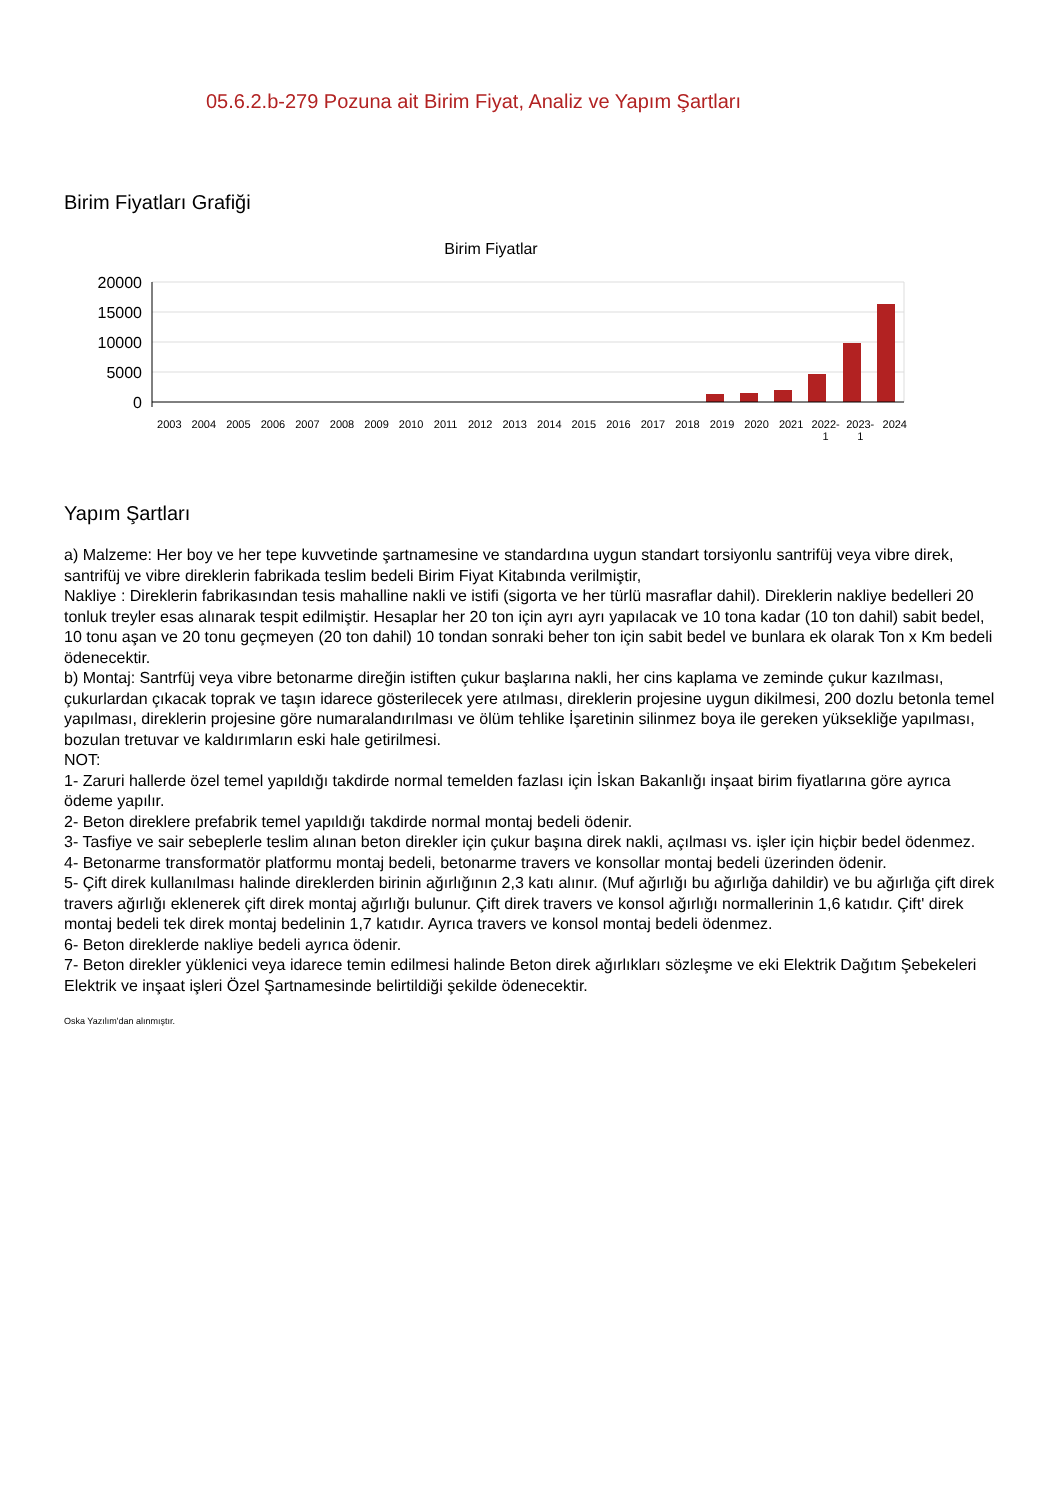05.6.2.b-279 Pozuna ait Birim Fiyat, Analiz ve Yapım Şartları
Birim Fiyatları Grafiği
Birim Fiyatlar
20000
15000
10000
5000
0
2003 2004 2005 2006 2007 2008 2009 2010 2011 2012 2013 2014 2015 2016 2017 2018 2019 2020 2021 2022-
1 2023-
1 2024
Yapım Şartları
a) Malzeme: Her boy ve her tepe kuvvetinde şartnamesine ve standardına uygun standart torsiyonlu santrifüj veya vibre direk, santrifüj ve vibre direklerin fabrikada teslim bedeli Birim Fiyat Kitabında verilmiştir,
Nakliye : Direklerin fabrikasından tesis mahalline nakli ve istifi (sigorta ve her türlü masraflar dahil). Direklerin nakliye bedelleri 20 tonluk treyler esas alınarak tespit edilmiştir. Hesaplar her 20 ton için ayrı ayrı yapılacak ve 10 tona kadar (10 ton dahil) sabit bedel, 10 tonu aşan ve 20 tonu geçmeyen (20 ton dahil) 10 tondan sonraki beher ton için sabit bedel ve bunlara ek olarak Ton x Km bedeli ödenecektir.
b) Montaj: Santrfüj veya vibre betonarme direğin istiften çukur başlarına nakli, her cins kaplama ve zeminde çukur kazılması, çukurlardan çıkacak toprak ve taşın idarece gösterilecek yere atılması, direklerin projesine uygun dikilmesi, 200 dozlu betonla temel yapılması, direklerin projesine göre numaralandırılması ve ölüm tehlike İşaretinin silinmez boya ile gereken yüksekliğe yapılması, bozulan tretuvar ve kaldırımların eski hale getirilmesi.
NOT:
1- Zaruri hallerde özel temel yapıldığı takdirde normal temelden fazlası için İskan Bakanlığı inşaat birim fiyatlarına göre ayrıca ödeme yapılır.
2- Beton direklere prefabrik temel yapıldığı takdirde normal montaj bedeli ödenir.
3- Tasfiye ve sair sebeplerle teslim alınan beton direkler için çukur başına direk nakli, açılması vs. işler için hiçbir bedel ödenmez.
4- Betonarme transformatör platformu montaj bedeli, betonarme travers ve konsollar montaj bedeli üzerinden ödenir.
5- Çift direk kullanılması halinde direklerden birinin ağırlığının 2,3 katı alınır. (Muf ağırlığı bu ağırlığa dahildir) ve bu ağırlığa çift direk travers ağırlığı eklenerek çift direk montaj ağırlığı bulunur. Çift direk travers ve konsol ağırlığı normallerinin 1,6 katıdır. Çift' direk montaj bedeli tek direk montaj bedelinin 1,7 katıdır. Ayrıca travers ve konsol montaj bedeli ödenmez.
6- Beton direklerde nakliye bedeli ayrıca ödenir.
7- Beton direkler yüklenici veya idarece temin edilmesi halinde Beton direk ağırlıkları sözleşme ve eki Elektrik Dağıtım Şebekeleri Elektrik ve inşaat işleri Özel Şartnamesinde belirtildiği şekilde ödenecektir.
Oska Yazılım'dan alınmıştır.